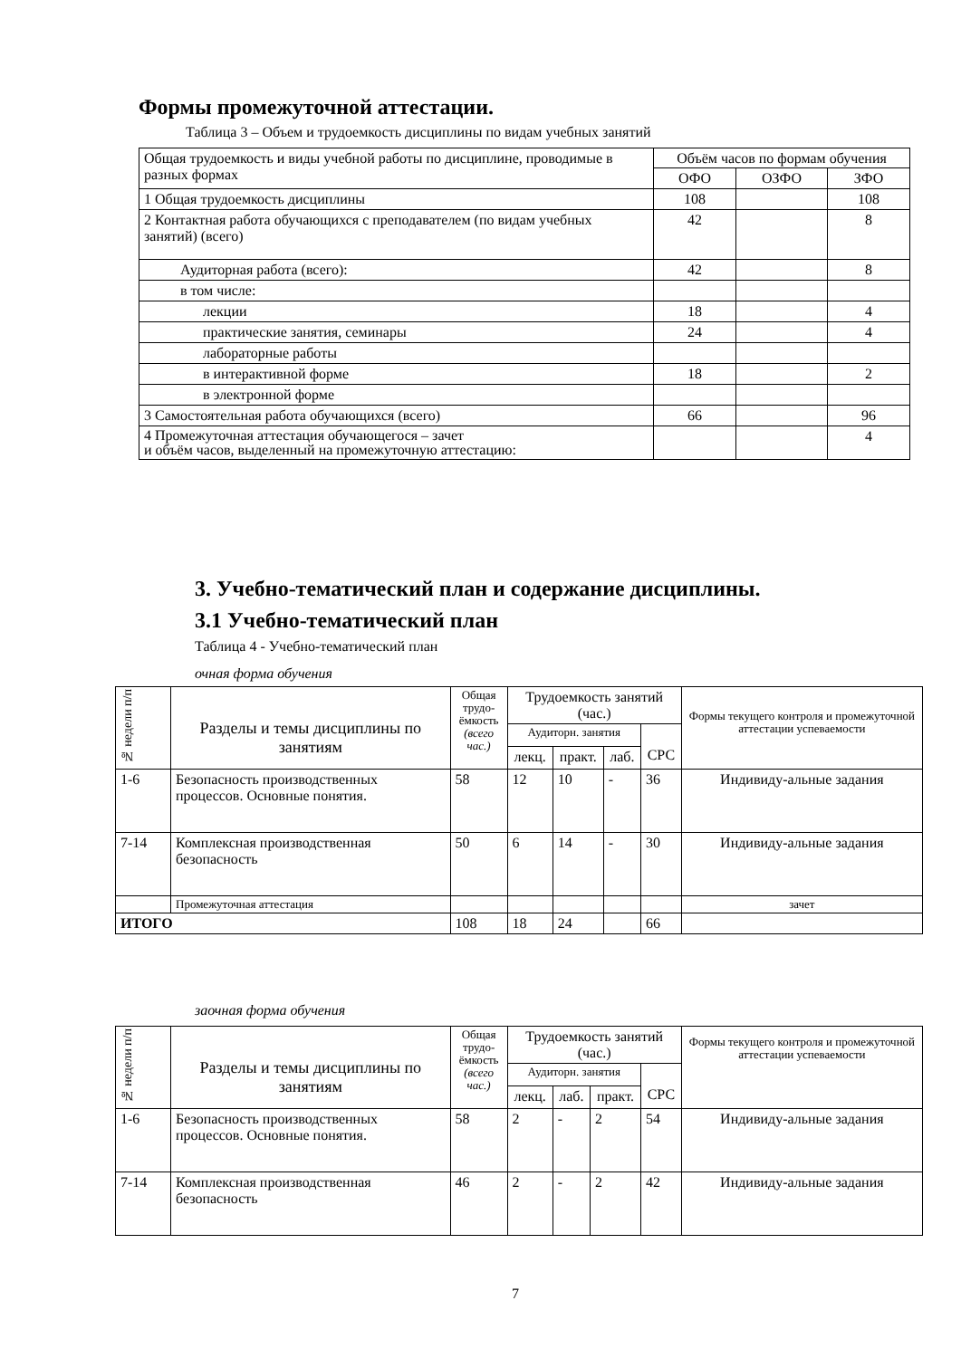Формы промежуточной аттестации.
Таблица 3 – Объем и трудоемкость дисциплины по видам учебных занятий
| Общая трудоемкость и виды учебной работы по дисциплине, проводимые в разных формах | Объём часов по формам обучения | | |
| | ОФО | ОЗФО | ЗФО |
| 1 Общая трудоемкость дисциплины | 108 | | 108 |
| 2 Контактная работа обучающихся с преподавателем (по видам учебных занятий) (всего) | 42 | | 8 |
| Аудиторная работа (всего): | 42 | | 8 |
| в том числе: | | | |
| лекции | 18 | | 4 |
| практические занятия, семинары | 24 | | 4 |
| лабораторные работы | | | |
| в интерактивной форме | 18 | | 2 |
| в электронной форме | | | |
| 3 Самостоятельная работа обучающихся (всего) | 66 | | 96 |
| 4 Промежуточная аттестация обучающегося – зачет и объём часов, выделенный на промежуточную аттестацию: | | | 4 |
3. Учебно-тематический план и содержание дисциплины.
3.1 Учебно-тематический план
Таблица 4 - Учебно-тематический план
очная форма обучения
| № недели п/п | Разделы и темы дисциплины по занятиям | Общая трудо-ёмкость (всего час.) | Трудоемкость занятий (час.) | | | | Формы текущего контроля и промежуточной аттестации успеваемости |
| | | | Аудиторн. занятия | | | СРС | |
| | | | лекц. | практ. | лаб. | | |
| 1-6 | Безопасность производственных процессов. Основные понятия. | 58 | 12 | 10 | - | 36 | Индивиду-альные задания |
| 7-14 | Комплексная производственная безопасность | 50 | 6 | 14 | - | 30 | Индивиду-альные задания |
| | Промежуточная аттестация | | | | | | зачет |
| ИТОГО | | 108 | 18 | 24 | | 66 | |
заочная форма обучения
| № недели п/п | Разделы и темы дисциплины по занятиям | Общая трудо-ёмкость (всего час.) | Трудоемкость занятий (час.) | | | | Формы текущего контроля и промежуточной аттестации успеваемости |
| | | | Аудиторн. занятия | | | СРС | |
| | | | лекц. | лаб. | практ. | | |
| 1-6 | Безопасность производственных процессов. Основные понятия. | 58 | 2 | - | 2 | 54 | Индивиду-альные задания |
| 7-14 | Комплексная производственная безопасность | 46 | 2 | - | 2 | 42 | Индивиду-альные задания |
7